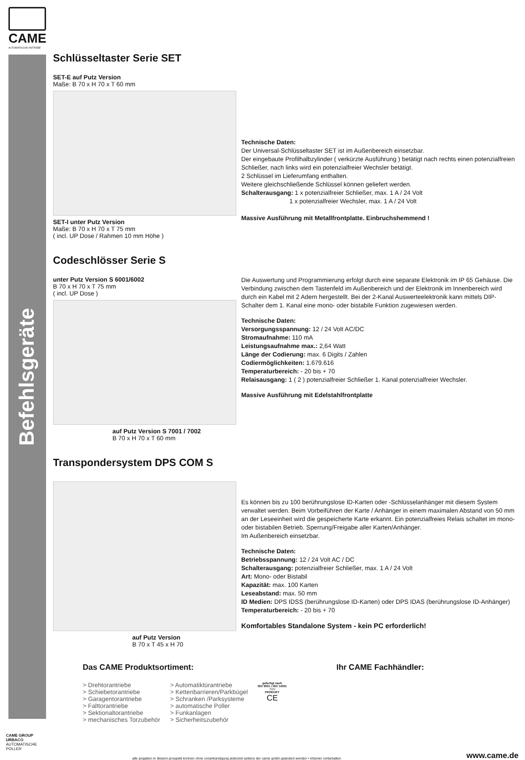CAME
AUTOMATISCHE ANTRIEBE
Befehlsgeräte
Schlüsseltaster Serie SET
SET-E auf Putz Version
Maße: B 70 x H 70 x T 60 mm
SET-I unter Putz Version
Maße: B 70 x H 70 x T 75 mm
( incl. UP Dose / Rahmen 10 mm Höhe )
Technische Daten:
Der Universal-Schlüsseltaster SET ist im Außenbereich einsetzbar.
Der eingebaute Profilhalbzylinder ( verkürzte Ausführung ) betätigt nach rechts einen potenzialfreien Schließer, nach links wird ein potenzialfreier Wechsler betätigt.
2 Schlüssel im Lieferumfang enthalten.
Weitere gleichschließende Schlüssel können geliefert werden.
Schalterausgang: 1 x potenzialfreier Schließer, max. 1 A / 24 Volt
1 x potenzialfreier Wechsler, max. 1 A / 24 Volt
Massive Ausführung mit Metallfrontplatte. Einbruchshemmend !
Codeschlösser Serie S
unter Putz Version S 6001/6002
B 70 x H 70 x T 75 mm
( incl. UP Dose )
auf Putz Version S 7001 / 7002
B 70 x H 70 x T 60 mm
Die Auswertung und Programmierung erfolgt durch eine separate Elektronik im IP 65 Gehäuse. Die Verbindung zwischen dem Tastenfeld im Außenbereich und der Elektronik im Innenbereich wird durch ein Kabel mit 2 Adern hergestellt. Bei der 2-Kanal Auswerteelektronik kann mittels DIP-Schalter dem 1. Kanal eine mono- oder bistabile Funktion zugewiesen werden.
Technische Daten:
Versorgungsspannung: 12 / 24 Volt AC/DC
Stromaufnahme: 110 mA
Leistungsaufnahme max.: 2,64 Watt
Länge der Codierung: max. 6 Digits / Zahlen
Codiermöglichkeiten: 1.679.616
Temperaturbereich: - 20 bis + 70
Relaisausgang: 1 ( 2 ) potenzialfreier Schließer 1. Kanal potenzialfreier Wechsler.
Massive Ausführung mit Edelstahlfrontplatte
Transpondersystem DPS COM S
auf Putz Version
B 70 x T 45 x H 70
Es können bis zu 100 berührungslose ID-Karten oder -Schlüsselanhänger mit diesem System verwaltet werden. Beim Vorbeiführen der Karte / Anhänger in einem maximalen Abstand von 50 mm an der Leseeinheit wird die gespeicherte Karte erkannt. Ein potenzialfreies Relais schaltet im mono- oder bistabilen Betrieb. Sperrung/Freigabe aller Karten/Anhänger.
Im Außenbereich einsetzbar.
Technische Daten:
Betriebsspannung: 12 / 24 Volt AC / DC
Schalterausgang: potenzialfreier Schließer, max. 1 A / 24 Volt
Art: Mono- oder Bistabil
Kapazität: max. 100 Karten
Leseabstand: max. 50 mm
ID Medien: DPS IDSS (berührungslose ID-Karten) oder DPS IDAS (berührungslose ID-Anhänger)
Temperaturbereich: - 20 bis + 70
Komfortables Standalone System - kein PC erforderlich!
Das CAME Produktsortiment:
> Drehtorantriebe
> Schiebetorantriebe
> Garagentorantriebe
> Falttorantriebe
> Sektionaltorantriebe
> mechanisches Torzubehör
> Automatiktürantriebe
> Kettenbarrieren/Parkbügel
> Schranken /Parksysteme
> automatische Poller
> Funkanlagen
> Sicherheitszubehör
gefertigt nach
ISO 9001 / ISO 14001
TÜV
PRODUKT
CE
Ihr CAME Fachhändler:
CAME GROUP
URBACO
AUTOMATISCHE POLLER
alle angaben in diesem prospekt können ohne vorankündigung jederzeit seitens der came gmbh geändert werden • irrtümer vorbehalten www.came.de